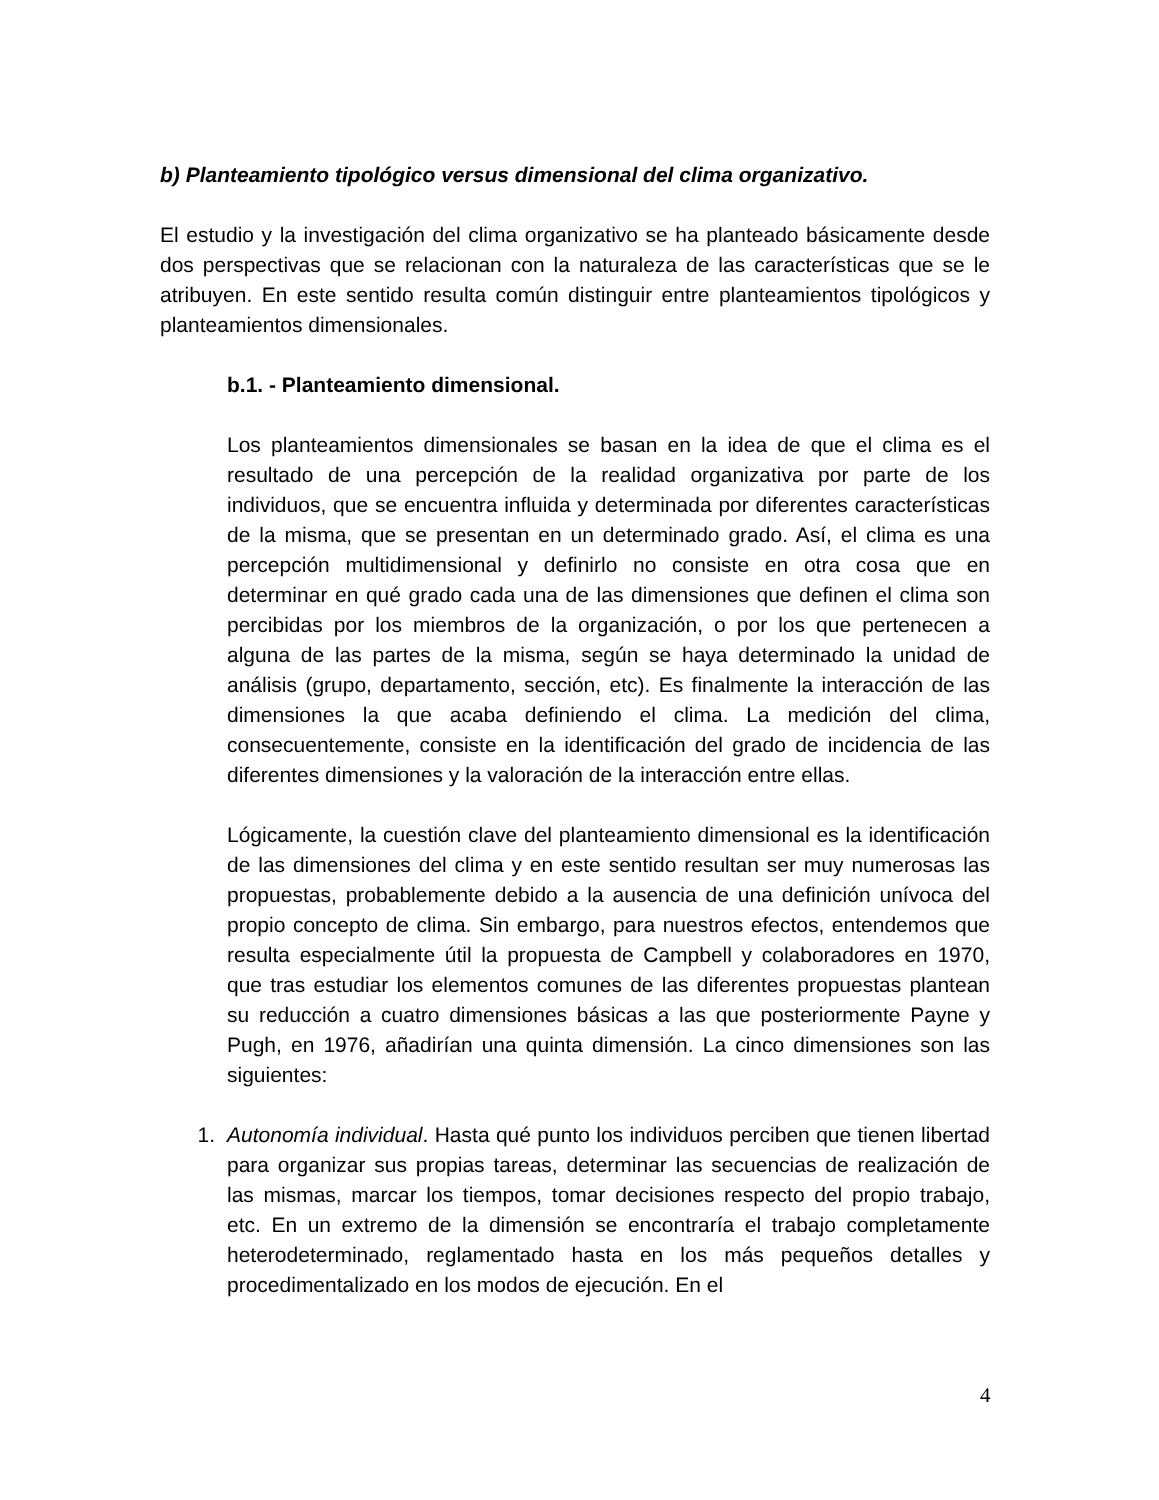b) Planteamiento tipológico versus dimensional del clima organizativo.
El estudio y la investigación del clima organizativo se ha planteado básicamente desde dos perspectivas que se relacionan con la naturaleza de las características que se le atribuyen. En este sentido resulta común distinguir entre planteamientos tipológicos y planteamientos dimensionales.
b.1. - Planteamiento dimensional.
Los planteamientos dimensionales se basan en la idea de que el clima es el resultado de una percepción de la realidad organizativa por parte de los individuos, que se encuentra influida y determinada por diferentes características de la misma, que se presentan en un determinado grado. Así, el clima es una percepción multidimensional y definirlo no consiste en otra cosa que en determinar en qué grado cada una de las dimensiones que definen el clima son percibidas por los miembros de la organización, o por los que pertenecen a alguna de las partes de la misma, según se haya determinado la unidad de análisis (grupo, departamento, sección, etc). Es finalmente la interacción de las dimensiones la que acaba definiendo el clima. La medición del clima, consecuentemente, consiste en la identificación del grado de incidencia de las diferentes dimensiones y la valoración de la interacción entre ellas.
Lógicamente, la cuestión clave del planteamiento dimensional es la identificación de las dimensiones del clima y en este sentido resultan ser muy numerosas las propuestas, probablemente debido a la ausencia de una definición unívoca del propio concepto de clima. Sin embargo, para nuestros efectos, entendemos que resulta especialmente útil la propuesta de Campbell y colaboradores en 1970, que tras estudiar los elementos comunes de las diferentes propuestas plantean su reducción a cuatro dimensiones básicas a las que posteriormente Payne y Pugh, en 1976, añadirían una quinta dimensión. La cinco dimensiones son las siguientes:
1. Autonomía individual. Hasta qué punto los individuos perciben que tienen libertad para organizar sus propias tareas, determinar las secuencias de realización de las mismas, marcar los tiempos, tomar decisiones respecto del propio trabajo, etc. En un extremo de la dimensión se encontraría el trabajo completamente heterodeterminado, reglamentado hasta en los más pequeños detalles y procedimentalizado en los modos de ejecución. En el
4